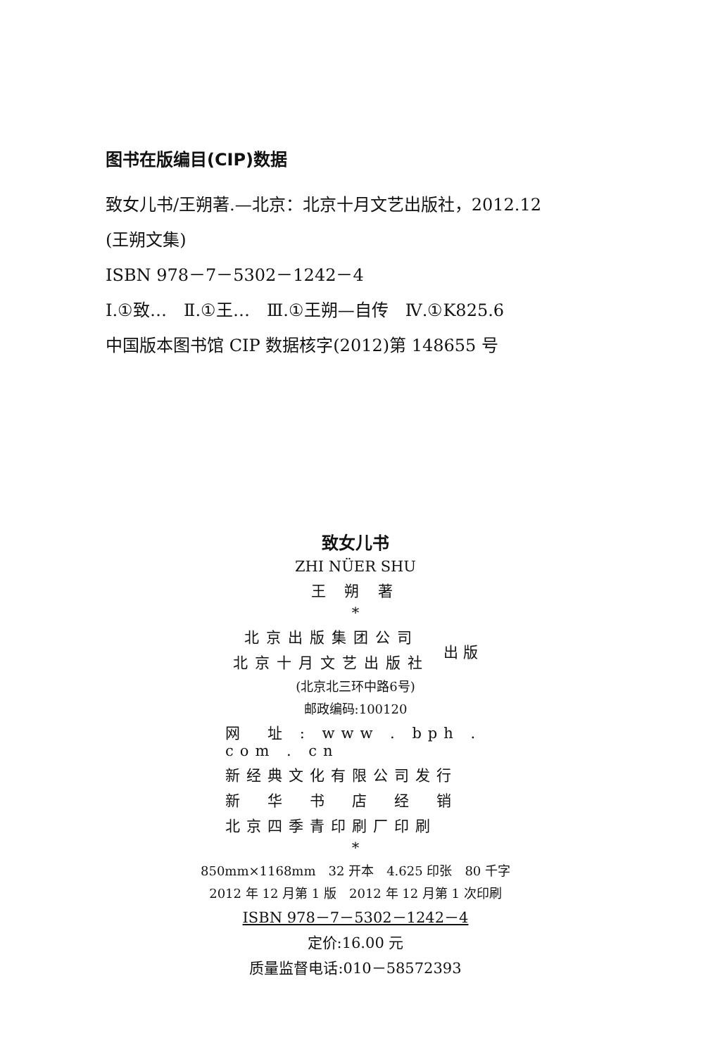图书在版编目(CIP)数据
致女儿书/王朔著.—北京：北京十月文艺出版社，2012.12
(王朔文集)
ISBN 978－7－5302－1242－4
Ⅰ.①致…　Ⅱ.①王…　Ⅲ.①王朔—自传　Ⅳ.①K825.6
中国版本图书馆 CIP 数据核字(2012)第 148655 号
致女儿书
ZHI NÜER SHU
王 朔 著
*
北京出版集团公司
北京十月文艺出版社
出 版
(北京北三环中路6号)
邮政编码:100120
网　址 : www . bph . com . cn
新经典文化有限公司发行
新　华　书　店　经　销
北京四季青印刷厂印刷
*
850mm×1168mm　32 开本　4.625 印张　80 千字
2012 年 12 月第 1 版　2012 年 12 月第 1 次印刷
ISBN 978－7－5302－1242－4
定价:16.00 元
质量监督电话:010－58572393